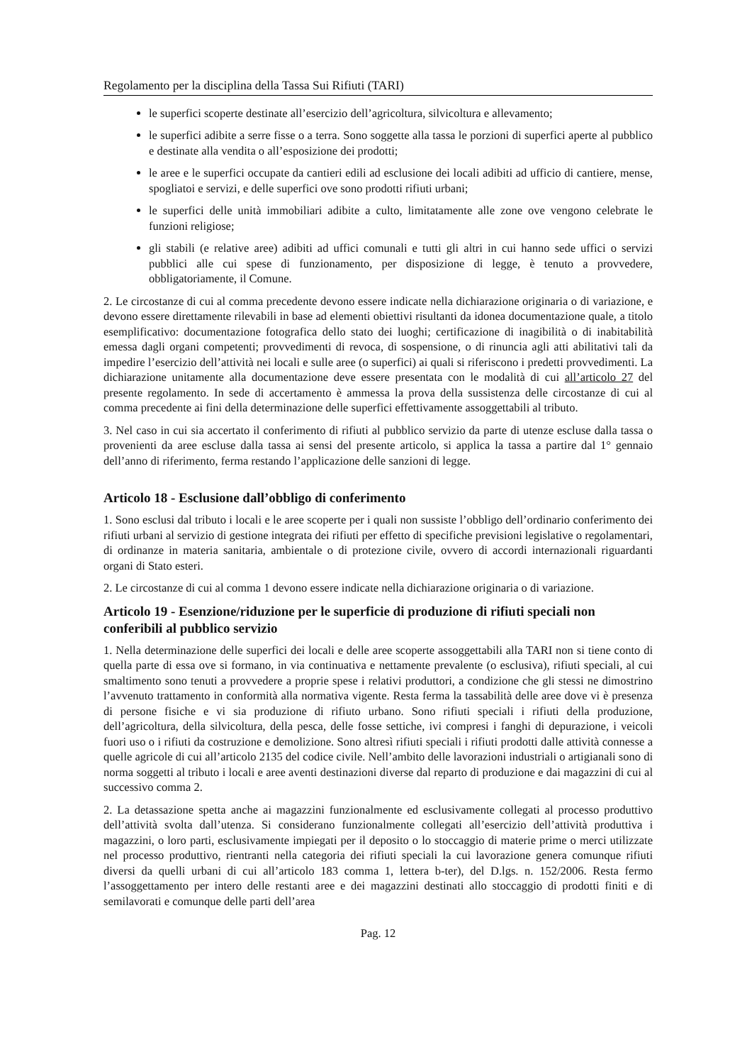Regolamento per la disciplina della Tassa Sui Rifiuti (TARI)
le superfici scoperte destinate all’esercizio dell’agricoltura, silvicoltura e allevamento;
le superfici adibite a serre fisse o a terra. Sono soggette alla tassa le porzioni di superfici aperte al pubblico e destinate alla vendita o all’esposizione dei prodotti;
le aree e le superfici occupate da cantieri edili ad esclusione dei locali adibiti ad ufficio di cantiere, mense, spogliatoi e servizi, e delle superfici ove sono prodotti rifiuti urbani;
le superfici delle unità immobiliari adibite a culto, limitatamente alle zone ove vengono celebrate le funzioni religiose;
gli stabili (e relative aree) adibiti ad uffici comunali e tutti gli altri in cui hanno sede uffici o servizi pubblici alle cui spese di funzionamento, per disposizione di legge, è tenuto a provvedere, obbligatoriamente, il Comune.
2. Le circostanze di cui al comma precedente devono essere indicate nella dichiarazione originaria o di variazione, e devono essere direttamente rilevabili in base ad elementi obiettivi risultanti da idonea documentazione quale, a titolo esemplificativo: documentazione fotografica dello stato dei luoghi; certificazione di inagibilità o di inabitabilità emessa dagli organi competenti; provvedimenti di revoca, di sospensione, o di rinuncia agli atti abilitativi tali da impedire l’esercizio dell’attività nei locali e sulle aree (o superfici) ai quali si riferiscono i predetti provvedimenti. La dichiarazione unitamente alla documentazione deve essere presentata con le modalità di cui all’articolo 27 del presente regolamento. In sede di accertamento è ammessa la prova della sussistenza delle circostanze di cui al comma precedente ai fini della determinazione delle superfici effettivamente assoggettabili al tributo.
3. Nel caso in cui sia accertato il conferimento di rifiuti al pubblico servizio da parte di utenze escluse dalla tassa o provenienti da aree escluse dalla tassa ai sensi del presente articolo, si applica la tassa a partire dal 1° gennaio dell’anno di riferimento, ferma restando l’applicazione delle sanzioni di legge.
Articolo 18 - Esclusione dall’obbligo di conferimento
1. Sono esclusi dal tributo i locali e le aree scoperte per i quali non sussiste l’obbligo dell’ordinario conferimento dei rifiuti urbani al servizio di gestione integrata dei rifiuti per effetto di specifiche previsioni legislative o regolamentari, di ordinanze in materia sanitaria, ambientale o di protezione civile, ovvero di accordi internazionali riguardanti organi di Stato esteri.
2. Le circostanze di cui al comma 1 devono essere indicate nella dichiarazione originaria o di variazione.
Articolo 19 - Esenzione/riduzione per le superficie di produzione di rifiuti speciali non conferibili al pubblico servizio
1. Nella determinazione delle superfici dei locali e delle aree scoperte assoggettabili alla TARI non si tiene conto di quella parte di essa ove si formano, in via continuativa e nettamente prevalente (o esclusiva), rifiuti speciali, al cui smaltimento sono tenuti a provvedere a proprie spese i relativi produttori, a condizione che gli stessi ne dimostrino l’avvenuto trattamento in conformità alla normativa vigente. Resta ferma la tassabilità delle aree dove vi è presenza di persone fisiche e vi sia produzione di rifiuto urbano. Sono rifiuti speciali i rifiuti della produzione, dell’agricoltura, della silvicoltura, della pesca, delle fosse settiche, ivi compresi i fanghi di depurazione, i veicoli fuori uso o i rifiuti da costruzione e demolizione. Sono altresì rifiuti speciali i rifiuti prodotti dalle attività connesse a quelle agricole di cui all’articolo 2135 del codice civile. Nell’ambito delle lavorazioni industriali o artigianali sono di norma soggetti al tributo i locali e aree aventi destinazioni diverse dal reparto di produzione e dai magazzini di cui al successivo comma 2.
2. La detassazione spetta anche ai magazzini funzionalmente ed esclusivamente collegati al processo produttivo dell’attività svolta dall’utenza. Si considerano funzionalmente collegati all’esercizio dell’attività produttiva i magazzini, o loro parti, esclusivamente impiegati per il deposito o lo stoccaggio di materie prime o merci utilizzate nel processo produttivo, rientranti nella categoria dei rifiuti speciali la cui lavorazione genera comunque rifiuti diversi da quelli urbani di cui all’articolo 183 comma 1, lettera b-ter), del D.lgs. n. 152/2006. Resta fermo l’assoggettamento per intero delle restanti aree e dei magazzini destinati allo stoccaggio di prodotti finiti e di semilavorati e comunque delle parti dell’area
Pag. 12